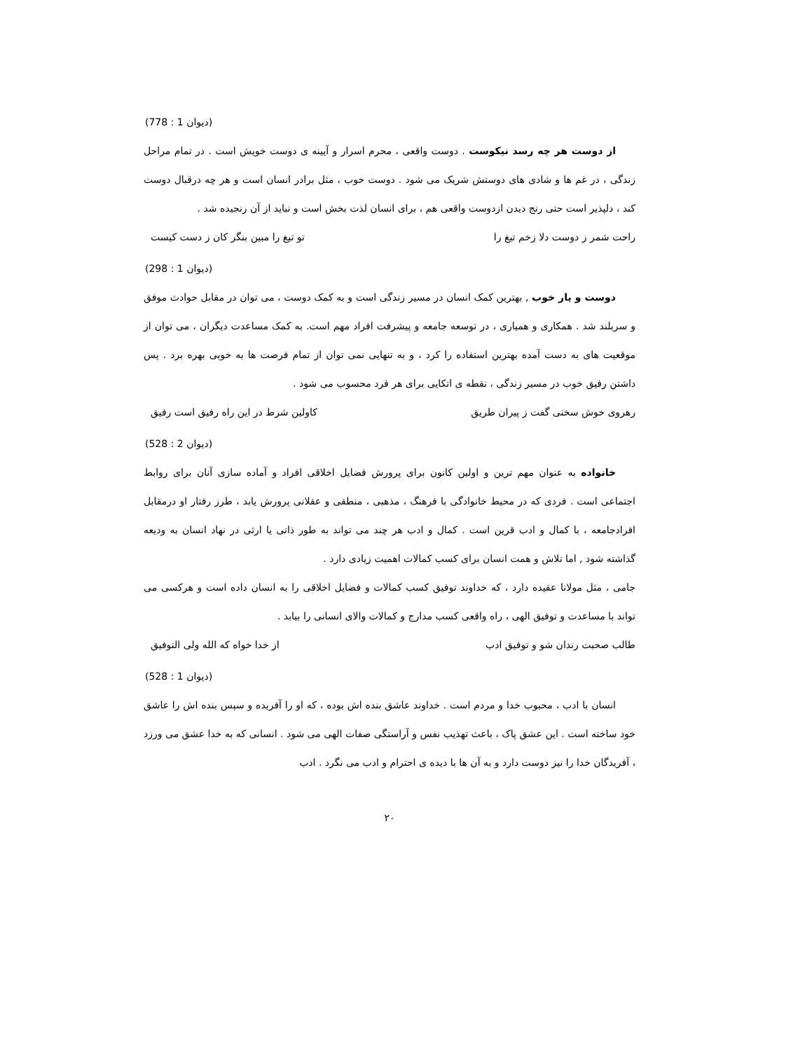(778 : 1 دیوان)
از دوست هر چه رسد نیکوست . دوست واقعی ، محرم اسرار و آیینه ی دوست خویش است . در تمام مراحل زندگی ، در غم ها و شادی های دوستش شریک می شود . دوست خوب ، مثل برادر انسان است و هر چه درقبال دوست کند ، دلپذیر است حتی رنج دیدن ازدوست واقعی هم ، برای انسان لذت بخش است و نباید از آن رنجیده شد .
راحت شمر ز دوست دلا زخم تیغ را تو تیغ را مبین بنگر کان ز دست کیست
(298 : 1 دیوان)
دوست و یار خوب , بهترین کمک انسان در مسیر زندگی است و به کمک دوست ، می توان در مقابل حوادث موفق و سربلند شد . همکاری و همیاری ، در توسعه جامعه و پیشرفت افراد مهم است. به کمک مساعدت دیگران ، می توان از موقعیت های به دست آمده بهترین استفاده را کرد ، و به تنهایی نمی توان از تمام فرصت ها به خوبی بهره برد . پس داشتن رفیق خوب در مسیر زندگی ، نقطه ی اتکایی برای هر فرد محسوب می شود .
رهروی خوش سخنی گفت ز پیران طریق کاولین شرط در این راه رفیق است رفیق
(528 : 2 دیوان)
خانواده به عنوان مهم ترین و اولین کانون برای پرورش فضایل اخلاقی افراد و آماده سازی آنان برای روابط اجتماعی است . فردی که در محیط خانوادگی با فرهنگ ، مذهبی ، منطقی و عقلانی پرورش یابد ، طرز رفتار او درمقابل افرادجامعه ، با کمال و ادب قرین است . کمال و ادب هر چند می تواند به طور ذاتی یا ارثی در نهاد انسان به ودیعه گذاشته شود , اما تلاش و همت انسان برای کسب کمالات اهمیت زیادی دارد .
جامی ، مثل مولانا عقیده دارد ، که خداوند توفیق کسب کمالات و فضایل اخلاقی را به انسان داده است و هرکسی می تواند با مساعدت و توفیق الهی ، راه واقعی کسب مدارج و کمالات والای انسانی را بیابد .
طالب صحبت رندان شو و توفیق ادب از خدا خواه که الله ولی التوفیق
(528 : 1 دیوان)
انسان با ادب ، محبوب خدا و مردم است . خداوند عاشق بنده اش بوده ، که او را آفریده و سپس بنده اش را عاشق خود ساخته است . این عشق پاک ، باعث تهذیب نفس و آراستگی صفات الهی می شود . انسانی که به خدا عشق می ورزد ، آفریدگان خدا را نیز دوست دارد و به آن ها با دیده ی احترام و ادب می نگرد . ادب
۲۰